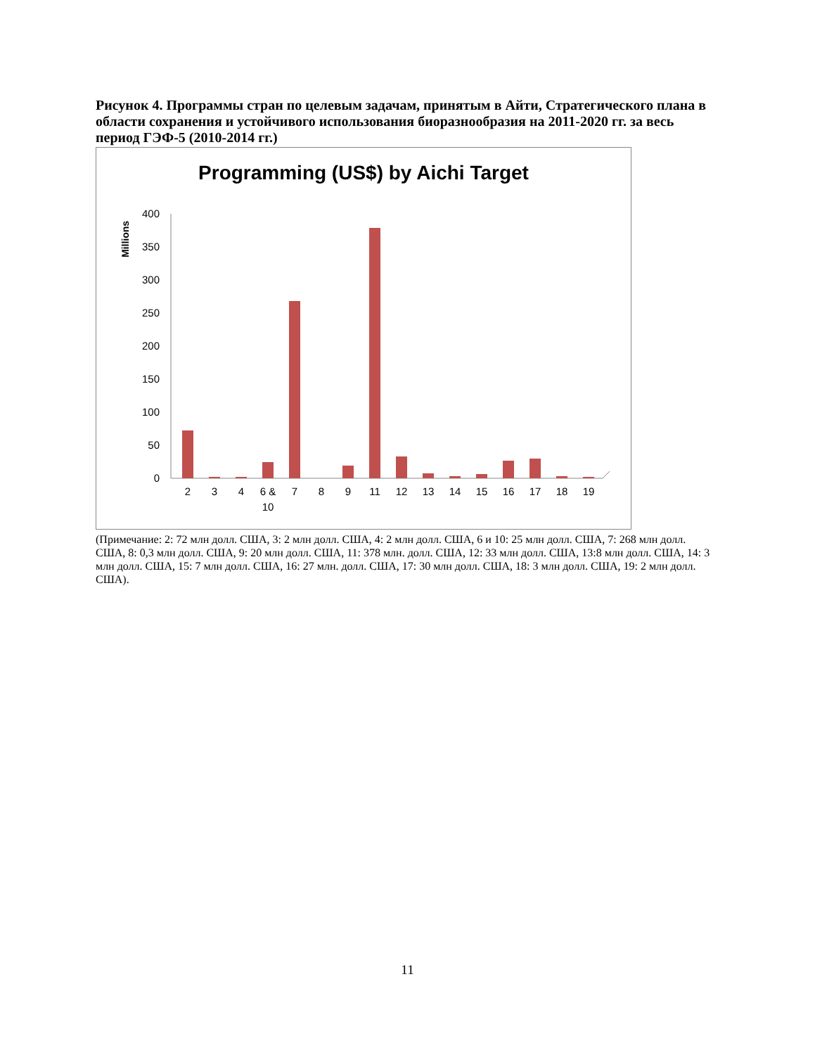Рисунок 4. Программы стран по целевым задачам, принятым в Айти, Стратегического плана в области сохранения и устойчивого использования биоразнообразия на 2011-2020 гг. за весь период ГЭФ-5 (2010-2014 гг.)
Programming (US$) by Aichi Target
Millions
0
50
100
150
200
250
300
350
400
2
3
4
6 &
10
7
8
9
11
12
13
14
15
16
17
18
19
(Примечание: 2: 72 млн долл. США, 3: 2 млн долл. США, 4: 2 млн долл. США, 6 и 10: 25 млн долл. США, 7: 268 млн долл. США, 8: 0,3 млн долл. США, 9: 20 млн долл. США, 11: 378 млн. долл. США, 12: 33 млн долл. США, 13:8 млн долл. США, 14: 3 млн долл. США, 15: 7 млн долл. США, 16: 27 млн. долл. США, 17: 30 млн долл. США, 18: 3 млн долл. США, 19: 2 млн долл. США).
11